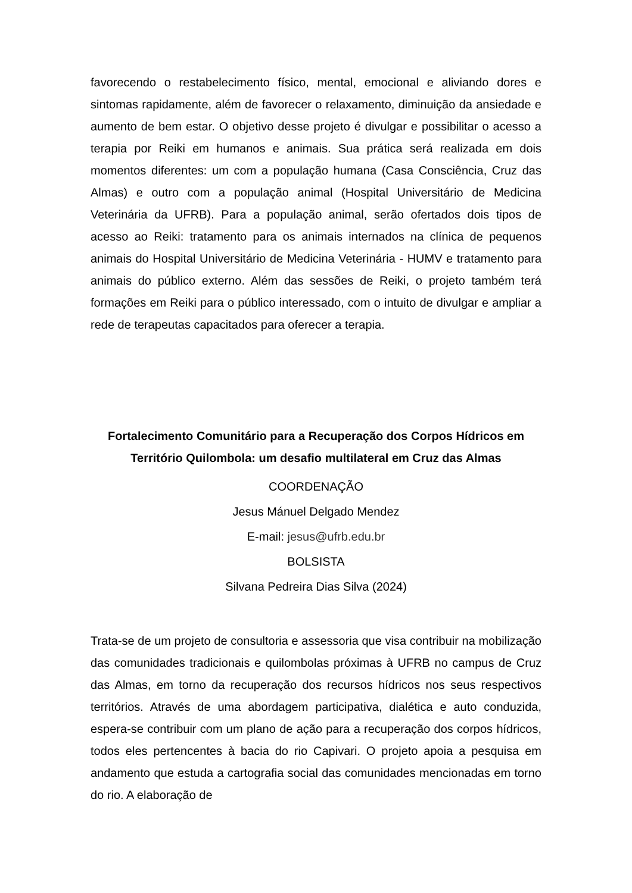favorecendo o restabelecimento físico, mental, emocional e aliviando dores e sintomas rapidamente, além de favorecer o relaxamento, diminuição da ansiedade e aumento de bem estar. O objetivo desse projeto é divulgar e possibilitar o acesso a terapia por Reiki em humanos e animais. Sua prática será realizada em dois momentos diferentes: um com a população humana (Casa Consciência, Cruz das Almas) e outro com a população animal (Hospital Universitário de Medicina Veterinária da UFRB). Para a população animal, serão ofertados dois tipos de acesso ao Reiki: tratamento para os animais internados na clínica de pequenos animais do Hospital Universitário de Medicina Veterinária - HUMV e tratamento para animais do público externo. Além das sessões de Reiki, o projeto também terá formações em Reiki para o público interessado, com o intuito de divulgar e ampliar a rede de terapeutas capacitados para oferecer a terapia.
Fortalecimento Comunitário para a Recuperação dos Corpos Hídricos em Território Quilombola: um desafio multilateral em Cruz das Almas
COORDENAÇÃO
Jesus Mánuel Delgado Mendez
E-mail: jesus@ufrb.edu.br
BOLSISTA
Silvana Pedreira Dias Silva (2024)
Trata-se de um projeto de consultoria e assessoria que visa contribuir na mobilização das comunidades tradicionais e quilombolas próximas à UFRB no campus de Cruz das Almas, em torno da recuperação dos recursos hídricos nos seus respectivos territórios. Através de uma abordagem participativa, dialética e auto conduzida, espera-se contribuir com um plano de ação para a recuperação dos corpos hídricos, todos eles pertencentes à bacia do rio Capivari. O projeto apoia a pesquisa em andamento que estuda a cartografia social das comunidades mencionadas em torno do rio. A elaboração de